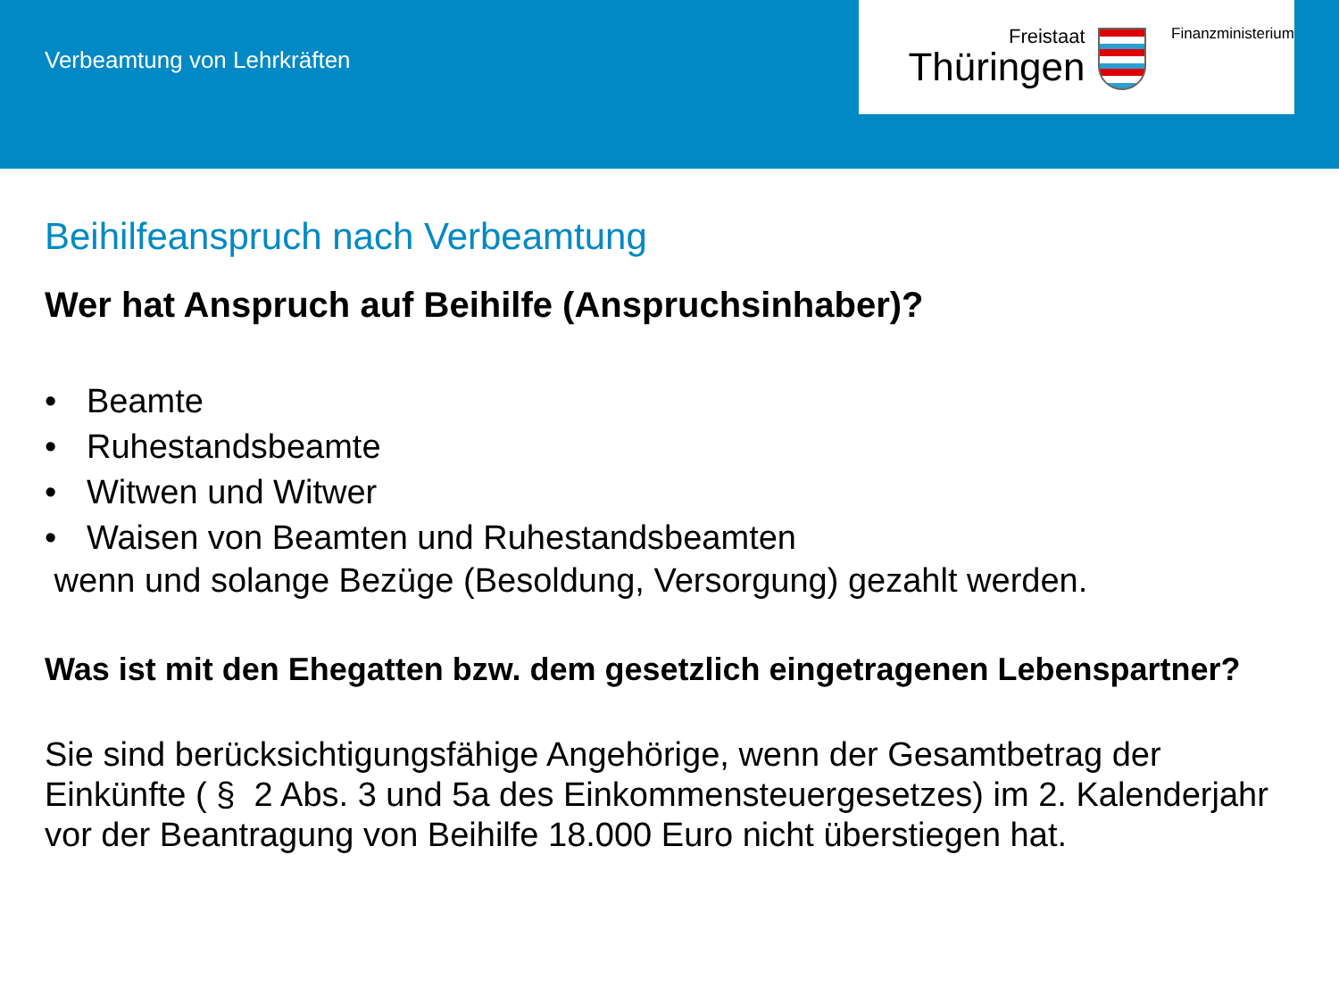Verbeamtung von Lehrkräften
Freistaat
Thüringen
Finanzministerium
Beihilfeanspruch nach Verbeamtung
Wer hat Anspruch auf Beihilfe (Anspruchsinhaber)?
• Beamte
• Ruhestandsbeamte
• Witwen und Witwer
• Waisen von Beamten und Ruhestandsbeamten
wenn und solange Bezüge (Besoldung, Versorgung) gezahlt werden.
Was ist mit den Ehegatten bzw. dem gesetzlich eingetragenen Lebenspartner?
Sie sind berücksichtigungsfähige Angehörige, wenn der Gesamtbetrag der Einkünfte ( § 2 Abs. 3 und 5a des Einkommensteuergesetzes) im 2. Kalenderjahr vor der Beantragung von Beihilfe 18.000 Euro nicht überstiegen hat.